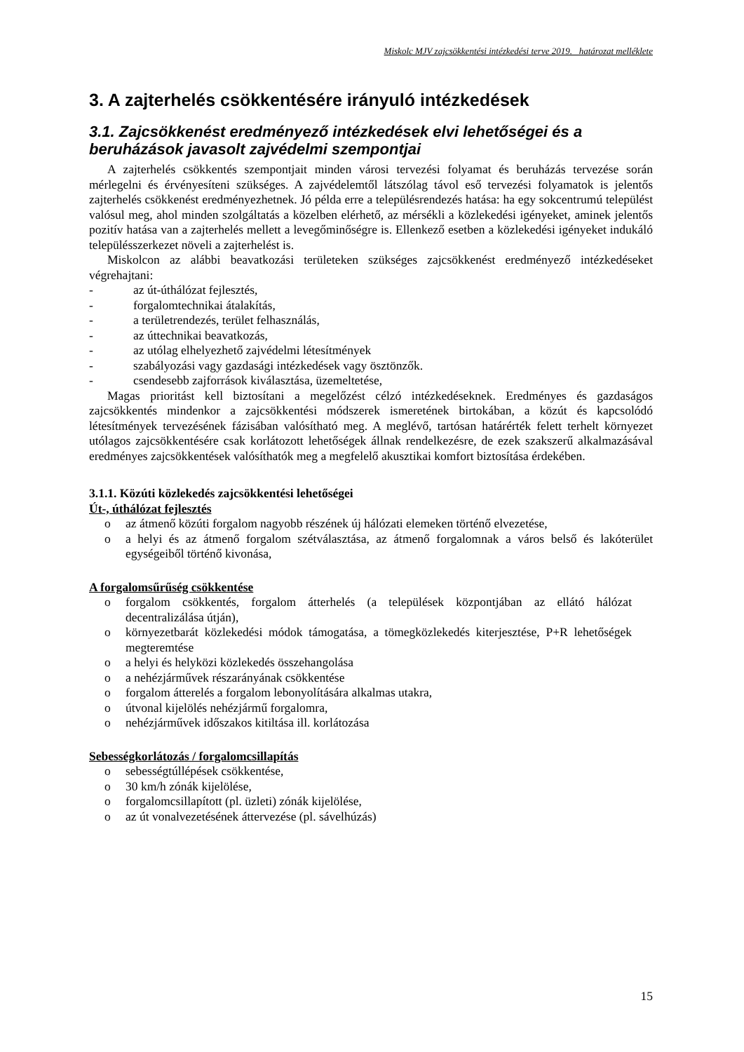Miskolc MJV zajcsökkentési intézkedési terve 2019. határozat melléklete
3. A zajterhelés csökkentésére irányuló intézkedések
3.1. Zajcsökkenést eredményező intézkedések elvi lehetőségei és a beruházások javasolt zajvédelmi szempontjai
A zajterhelés csökkentés szempontjait minden városi tervezési folyamat és beruházás tervezése során mérlegelni és érvényesíteni szükséges. A zajvédelemtől látszólag távol eső tervezési folyamatok is jelentős zajterhelés csökkenést eredményezhetnek. Jó példa erre a településrendezés hatása: ha egy sokcentrumú települést valósul meg, ahol minden szolgáltatás a közelben elérhető, az mérsékli a közlekedési igényeket, aminek jelentős pozitív hatása van a zajterhelés mellett a levegőminőségre is. Ellenkező esetben a közlekedési igényeket indukáló településszerkezet növeli a zajterhelést is.
Miskolcon az alábbi beavatkozási területeken szükséges zajcsökkenést eredményező intézkedéseket végrehajtani:
- az út-úthálózat fejlesztés,
- forgalomtechnikai átalakítás,
- a területrendezés, terület felhasználás,
- az úttechnikai beavatkozás,
- az utólag elhelyezhető zajvédelmi létesítmények
- szabályozási vagy gazdasági intézkedések vagy ösztönzők.
- csendesebb zajforrások kiválasztása, üzemeltetése,
Magas prioritást kell biztosítani a megelőzést célzó intézkedéseknek. Eredményes és gazdaságos zajcsökkentés mindenkor a zajcsökkentési módszerek ismeretének birtokában, a közút és kapcsolódó létesítmények tervezésének fázisában valósítható meg. A meglévő, tartósan határérték felett terhelt környezet utólagos zajcsökkentésére csak korlátozott lehetőségek állnak rendelkezésre, de ezek szakszerű alkalmazásával eredményes zajcsökkentések valósíthatók meg a megfelelő akusztikai komfort biztosítása érdekében.
3.1.1. Közúti közlekedés zajcsökkentési lehetőségei
Út-, úthálózat fejlesztés
o az átmenő közúti forgalom nagyobb részének új hálózati elemeken történő elvezetése,
o a helyi és az átmenő forgalom szétválasztása, az átmenő forgalomnak a város belső és lakóterület egységeiből történő kivonása,
A forgalomsűrűség csökkentése
o forgalom csökkentés, forgalom átterhelés (a települések központjában az ellátó hálózat decentralizálása útján),
o környezetbarát közlekedési módok támogatása, a tömegközlekedés kiterjesztése, P+R lehetőségek megteremtése
o a helyi és helyközi közlekedés összehangolása
o a nehézjárművek részarányának csökkentése
o forgalom átterelés a forgalom lebonyolítására alkalmas utakra,
o útvonal kijelölés nehézjármű forgalomra,
o nehézjárművek időszakos kitiltása ill. korlátozása
Sebességkorlátozás / forgalomcsillapítás
o sebességtúllépések csökkentése,
o 30 km/h zónák kijelölése,
o forgalomcsillapított (pl. üzleti) zónák kijelölése,
o az út vonalvezetésének áttervezése (pl. sávelhúzás)
15